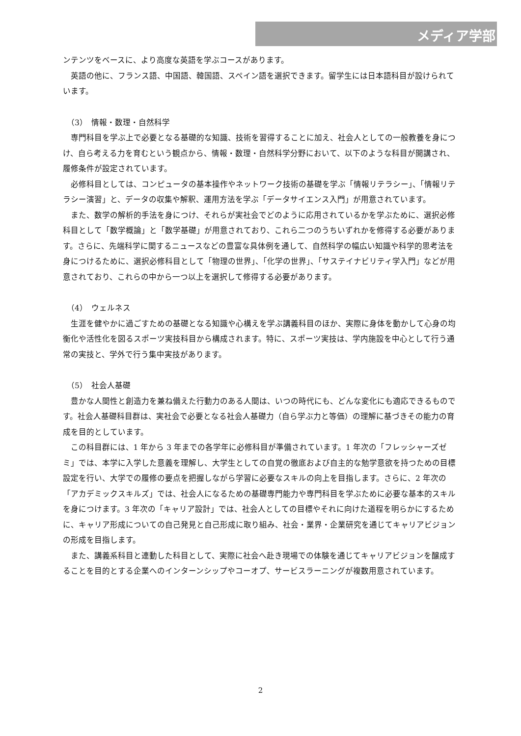メディア学部
ンテンツをベースに、より高度な英語を学ぶコースがあります。
英語の他に、フランス語、中国語、韓国語、スペイン語を選択できます。留学生には日本語科目が設けられています。
（3）　情報・数理・自然科学
専門科目を学ぶ上で必要となる基礎的な知識、技術を習得することに加え、社会人としての一般教養を身につけ、自ら考える力を育むという観点から、情報・数理・自然科学分野において、以下のような科目が開講され、履修条件が設定されています。
必修科目としては、コンピュータの基本操作やネットワーク技術の基礎を学ぶ「情報リテラシー」、「情報リテラシー演習」と、データの収集や解釈、運用方法を学ぶ「データサイエンス入門」が用意されています。
また、数学の解析的手法を身につけ、それらが実社会でどのように応用されているかを学ぶために、選択必修科目として「数学概論」と「数学基礎」が用意されており、これら二つのうちいずれかを修得する必要があります。さらに、先端科学に関するニュースなどの豊富な具体例を通して、自然科学の幅広い知識や科学的思考法を身につけるために、選択必修科目として「物理の世界」、「化学の世界」、「サステイナビリティ学入門」などが用意されており、これらの中から一つ以上を選択して修得する必要があります。
（4）　ウェルネス
生涯を健やかに過ごすための基礎となる知識や心構えを学ぶ講義科目のほか、実際に身体を動かして心身の均衡化や活性化を図るスポーツ実技科目から構成されます。特に、スポーツ実技は、学内施設を中心として行う通常の実技と、学外で行う集中実技があります。
（5）　社会人基礎
豊かな人間性と創造力を兼ね備えた行動力のある人間は、いつの時代にも、どんな変化にも適応できるものです。社会人基礎科目群は、実社会で必要となる社会人基礎力（自ら学ぶ力と等価）の理解に基づきその能力の育成を目的としています。
この科目群には、1 年から 3 年までの各学年に必修科目が準備されています。1 年次の「フレッシャーズゼミ」では、本学に入学した意義を理解し、大学生としての自覚の徹底および自主的な勉学意欲を持つための目標設定を行い、大学での履修の要点を把握しながら学習に必要なスキルの向上を目指します。さらに、2 年次の「アカデミックスキルズ」では、社会人になるための基礎専門能力や専門科目を学ぶために必要な基本的スキルを身につけます。3 年次の「キャリア設計」では、社会人としての目標やそれに向けた道程を明らかにするために、キャリア形成についての自己発見と自己形成に取り組み、社会・業界・企業研究を通じてキャリアビジョンの形成を目指します。
また、講義系科目と連動した科目として、実際に社会へ赴き現場での体験を通じてキャリアビジョンを醸成することを目的とする企業へのインターンシップやコーオプ、サービスラーニングが複数用意されています。
2